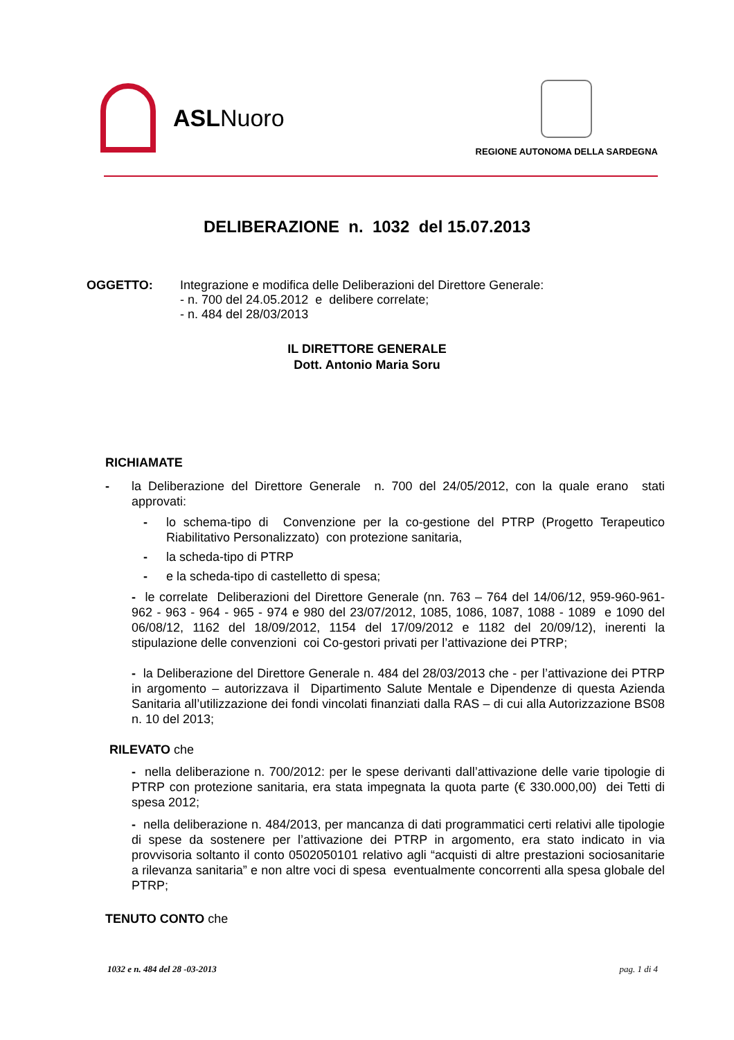ASLNuoro
REGIONE AUTONOMA DELLA SARDEGNA
DELIBERAZIONE n. 1032 del 15.07.2013
OGGETTO: Integrazione e modifica delle Deliberazioni del Direttore Generale:
- n. 700 del 24.05.2012 e delibere correlate;
- n. 484 del 28/03/2013
IL DIRETTORE GENERALE
Dott. Antonio Maria Soru
RICHIAMATE
- la Deliberazione del Direttore Generale n. 700 del 24/05/2012, con la quale erano stati approvati:
- lo schema-tipo di Convenzione per la co-gestione del PTRP (Progetto Terapeutico Riabilitativo Personalizzato) con protezione sanitaria,
- la scheda-tipo di PTRP
- e la scheda-tipo di castelletto di spesa;
- le correlate Deliberazioni del Direttore Generale (nn. 763 – 764 del 14/06/12, 959-960-961-962 - 963 - 964 - 965 - 974 e 980 del 23/07/2012, 1085, 1086, 1087, 1088 - 1089 e 1090 del 06/08/12, 1162 del 18/09/2012, 1154 del 17/09/2012 e 1182 del 20/09/12), inerenti la stipulazione delle convenzioni coi Co-gestori privati per l’attivazione dei PTRP;
- la Deliberazione del Direttore Generale n. 484 del 28/03/2013 che - per l’attivazione dei PTRP in argomento – autorizzava il Dipartimento Salute Mentale e Dipendenze di questa Azienda Sanitaria all’utilizzazione dei fondi vincolati finanziati dalla RAS – di cui alla Autorizzazione BS08 n. 10 del 2013;
RILEVATO che
- nella deliberazione n. 700/2012: per le spese derivanti dall’attivazione delle varie tipologie di PTRP con protezione sanitaria, era stata impegnata la quota parte (€ 330.000,00) dei Tetti di spesa 2012;
- nella deliberazione n. 484/2013, per mancanza di dati programmatici certi relativi alle tipologie di spese da sostenere per l’attivazione dei PTRP in argomento, era stato indicato in via provvisoria soltanto il conto 0502050101 relativo agli “acquisti di altre prestazioni sociosanitarie a rilevanza sanitaria” e non altre voci di spesa eventualmente concorrenti alla spesa globale del PTRP;
TENUTO CONTO che
1032 e n. 484 del 28 -03-2013 pag. 1 di 4